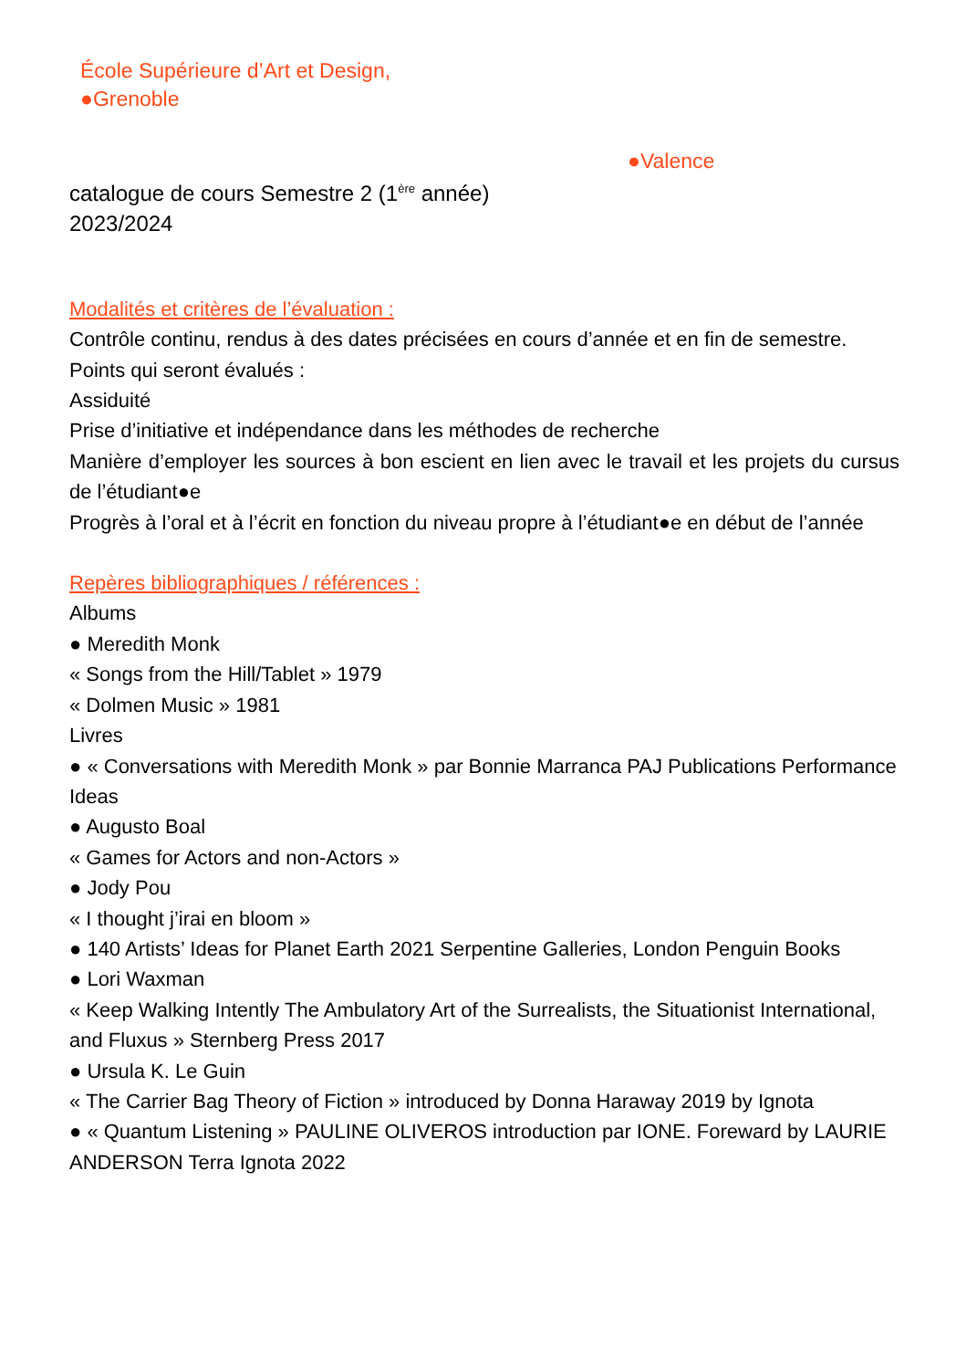École Supérieure d’Art et Design,
●Grenoble
●Valence
catalogue de cours Semestre 2 (1<sup>ère</sup> année)
2023/2024
Modalités et critères de l’évaluation :
Contrôle continu, rendus à des dates précisées en cours d’année et en fin de semestre.
Points qui seront évalués :
Assiduité
Prise d’initiative et indépendance dans les méthodes de recherche
Manière d’employer les sources à bon escient en lien avec le travail et les projets du cursus de l’étudiant●e
Progrès à l’oral et à l’écrit en fonction du niveau propre à l’étudiant●e en début de l’année
Repères bibliographiques / références :
Albums
● Meredith Monk
« Songs from the Hill/Tablet » 1979
« Dolmen Music » 1981
Livres
● « Conversations with Meredith Monk » par Bonnie Marranca PAJ Publications Performance Ideas
● Augusto Boal
« Games for Actors and non-Actors »
● Jody Pou
« I thought j’irai en bloom »
● 140 Artists’ Ideas for Planet Earth 2021 Serpentine Galleries, London Penguin Books
● Lori Waxman
« Keep Walking Intently The Ambulatory Art of the Surrealists, the Situationist International, and Fluxus » Sternberg Press 2017
● Ursula K. Le Guin
« The Carrier Bag Theory of Fiction » introduced by Donna Haraway 2019 by Ignota
● « Quantum Listening » PAULINE OLIVEROS introduction par IONE. Foreward by LAURIE ANDERSON Terra Ignota 2022